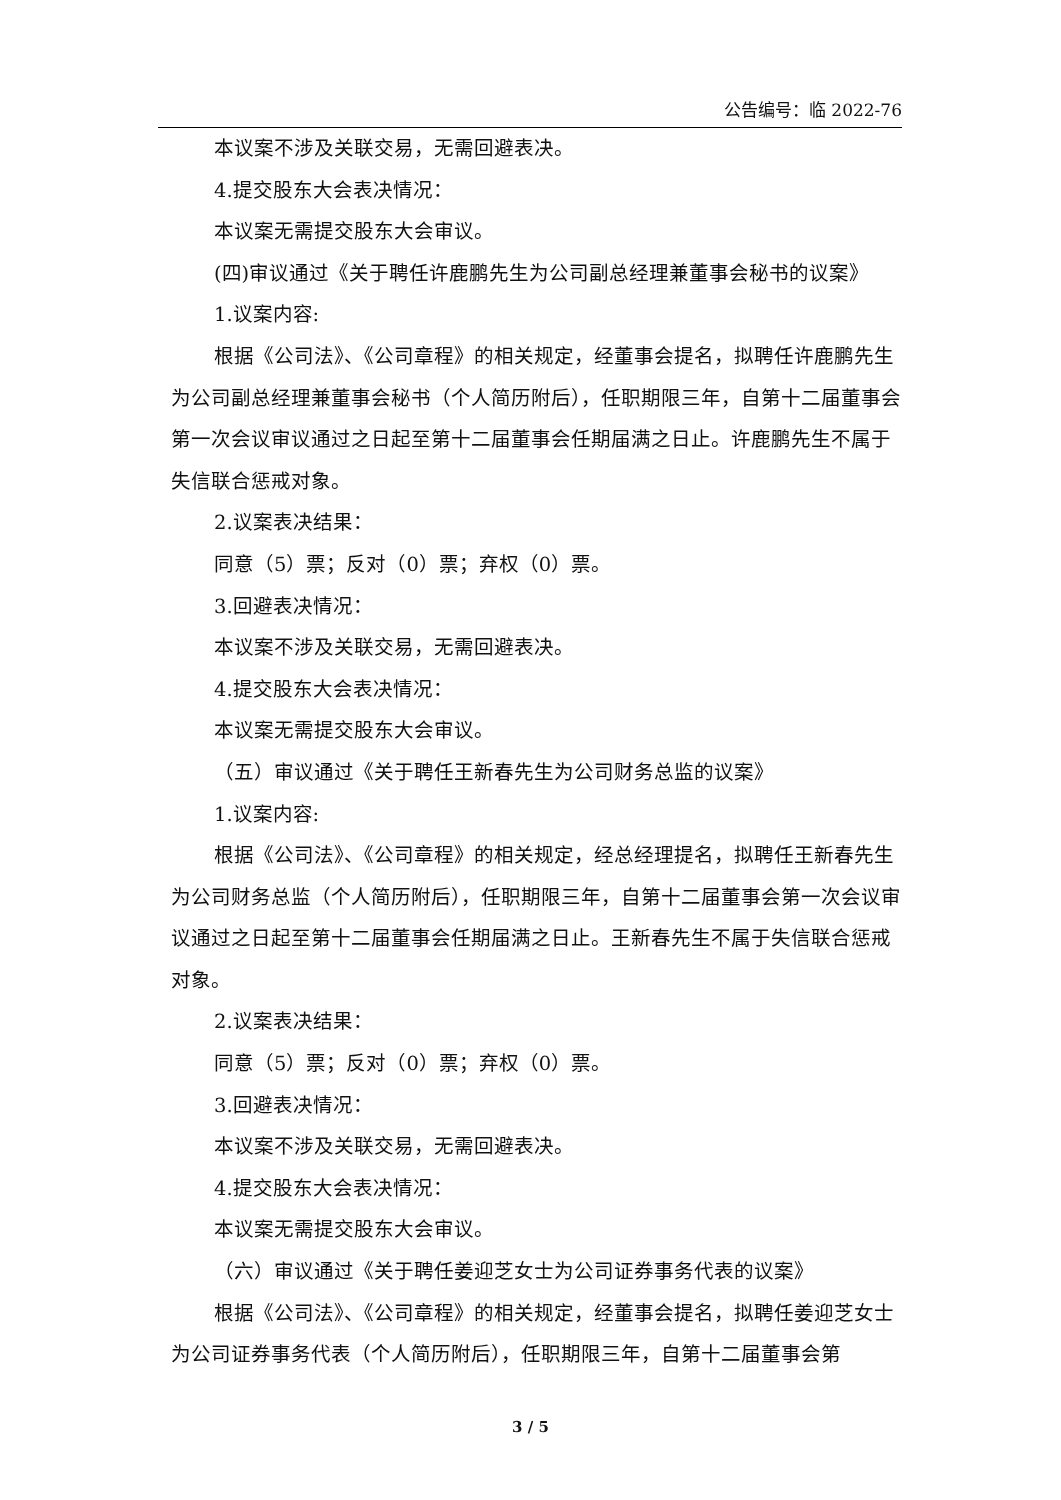公告编号：临 2022-76
本议案不涉及关联交易，无需回避表决。
4.提交股东大会表决情况：
本议案无需提交股东大会审议。
(四)审议通过《关于聘任许鹿鹏先生为公司副总经理兼董事会秘书的议案》
1.议案内容:
根据《公司法》、《公司章程》的相关规定，经董事会提名，拟聘任许鹿鹏先生为公司副总经理兼董事会秘书（个人简历附后），任职期限三年，自第十二届董事会第一次会议审议通过之日起至第十二届董事会任期届满之日止。许鹿鹏先生不属于失信联合惩戒对象。
2.议案表决结果：
同意（5）票；反对（0）票；弃权（0）票。
3.回避表决情况：
本议案不涉及关联交易，无需回避表决。
4.提交股东大会表决情况：
本议案无需提交股东大会审议。
（五）审议通过《关于聘任王新春先生为公司财务总监的议案》
1.议案内容:
根据《公司法》、《公司章程》的相关规定，经总经理提名，拟聘任王新春先生为公司财务总监（个人简历附后），任职期限三年，自第十二届董事会第一次会议审议通过之日起至第十二届董事会任期届满之日止。王新春先生不属于失信联合惩戒对象。
2.议案表决结果：
同意（5）票；反对（0）票；弃权（0）票。
3.回避表决情况：
本议案不涉及关联交易，无需回避表决。
4.提交股东大会表决情况：
本议案无需提交股东大会审议。
（六）审议通过《关于聘任姜迎芝女士为公司证券事务代表的议案》
根据《公司法》、《公司章程》的相关规定，经董事会提名，拟聘任姜迎芝女士为公司证券事务代表（个人简历附后），任职期限三年，自第十二届董事会第
3 / 5